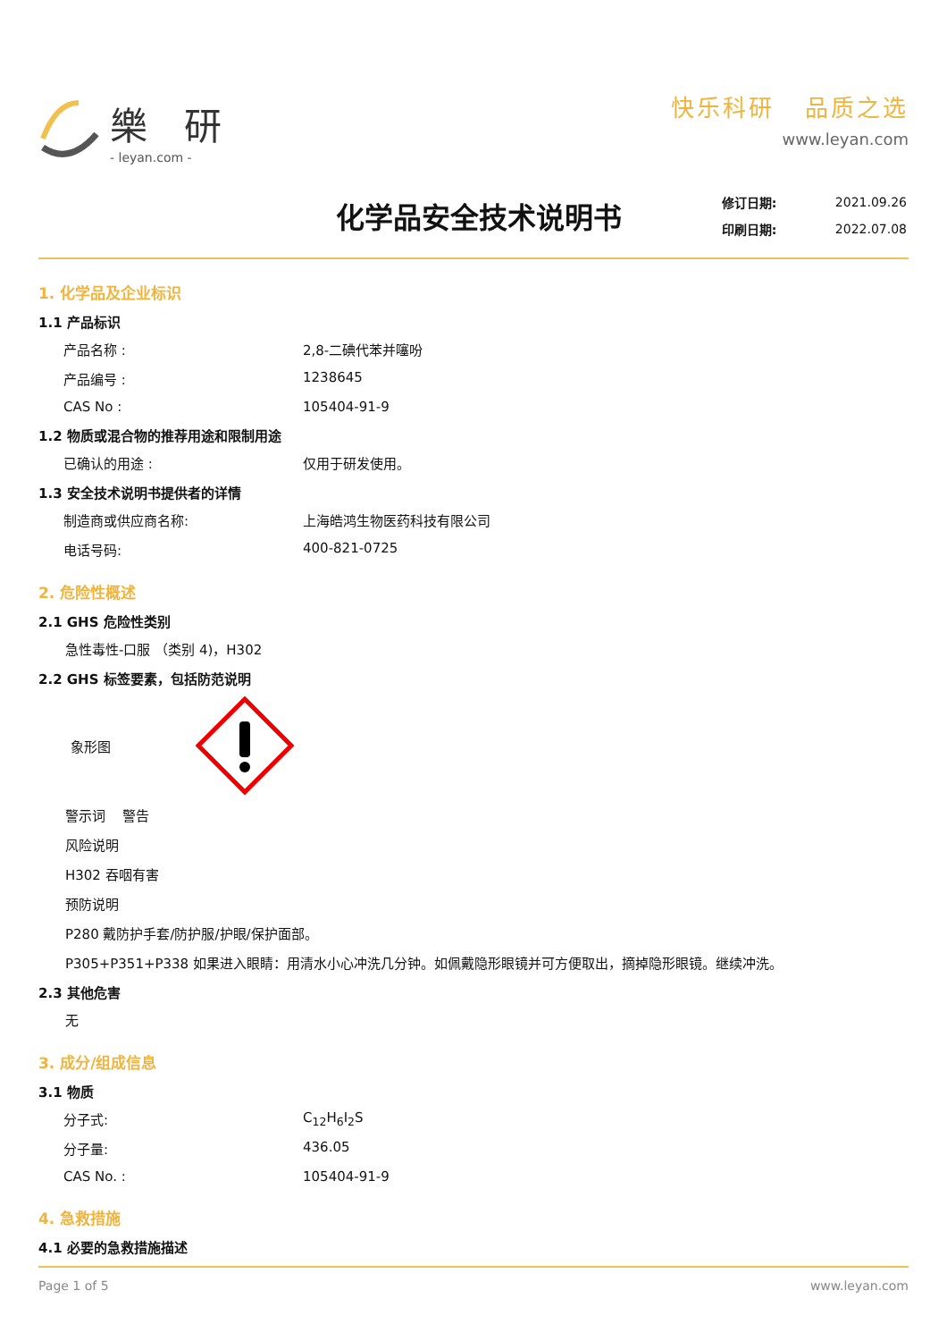樂 研
- leyan.com -
快乐科研 品质之选
www.leyan.com
化学品安全技术说明书
| 修订日期: | 2021.09.26 |
| 印刷日期: | 2022.07.08 |
1. 化学品及企业标识
1.1 产品标识
产品名称 : 2,8-二碘代苯并噻吩
产品编号 : 1238645
CAS No : 105404-91-9
1.2 物质或混合物的推荐用途和限制用途
已确认的用途 : 仅用于研发使用。
1.3 安全技术说明书提供者的详情
制造商或供应商名称: 上海皓鸿生物医药科技有限公司
电话号码: 400-821-0725
2. 危险性概述
2.1 GHS 危险性类别
急性毒性-口服 （类别 4)，H302
2.2 GHS 标签要素，包括防范说明
象形图
警示词 警告
风险说明
H302 吞咽有害
预防说明
P280 戴防护手套/防护服/护眼/保护面部。
P305+P351+P338 如果进入眼睛：用清水小心冲洗几分钟。如佩戴隐形眼镜并可方便取出，摘掉隐形眼镜。继续冲洗。
2.3 其他危害
无
3. 成分/组成信息
3.1 物质
分子式: C<sub>12</sub>H<sub>6</sub>I<sub>2</sub>S
分子量: 436.05
CAS No. : 105404-91-9
4. 急救措施
4.1 必要的急救措施描述
Page 1 of 5 www.leyan.com